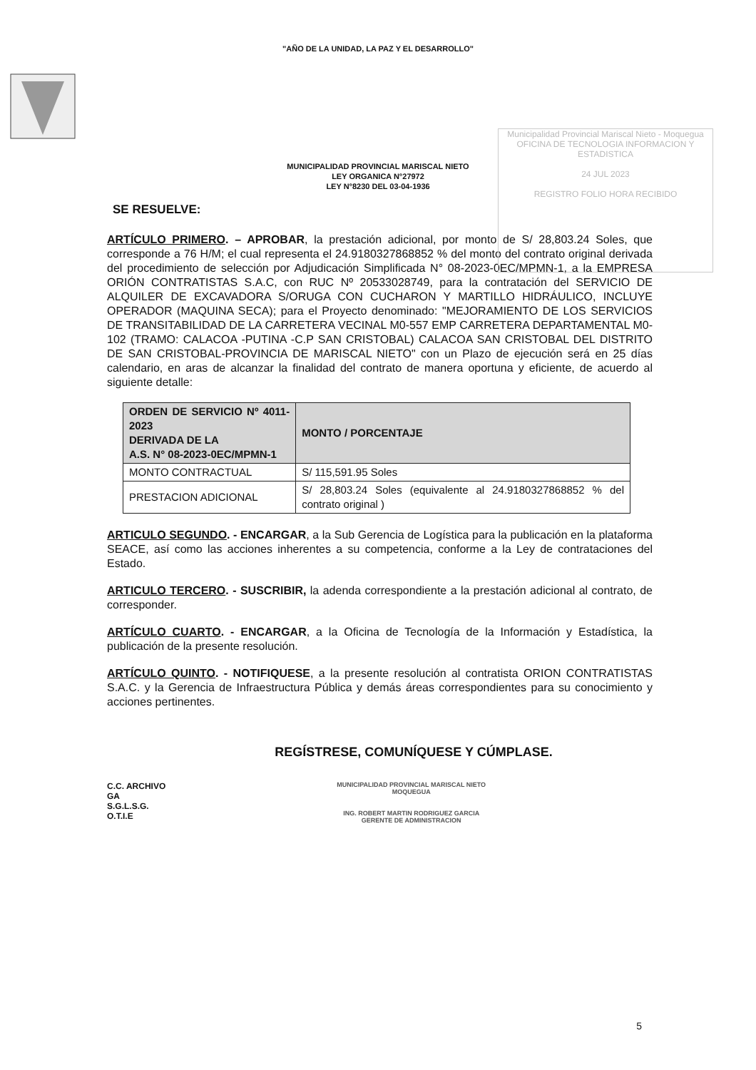"AÑO DE LA UNIDAD, LA PAZ Y EL DESARROLLO"
MUNICIPALIDAD PROVINCIAL MARISCAL NIETO
LEY ORGANICA N°27972
LEY N°8230 DEL 03-04-1936
Municipalidad Provincial Mariscal Nieto - Moquegua
OFICINA DE TECNOLOGIA INFORMACION Y ESTADISTICA
24 JUL 2023
REGISTRO FOLIO HORA RECIBIDO
SE RESUELVE:
ARTÍCULO PRIMERO. – APROBAR, la prestación adicional, por monto de S/ 28,803.24 Soles, que corresponde a 76 H/M; el cual representa el 24.9180327868852 % del monto del contrato original derivada del procedimiento de selección por Adjudicación Simplificada N° 08-2023-0EC/MPMN-1, a la EMPRESA ORIÓN CONTRATISTAS S.A.C, con RUC Nº 20533028749, para la contratación del SERVICIO DE ALQUILER DE EXCAVADORA S/ORUGA CON CUCHARON Y MARTILLO HIDRÁULICO, INCLUYE OPERADOR (MAQUINA SECA); para el Proyecto denominado: "MEJORAMIENTO DE LOS SERVICIOS DE TRANSITABILIDAD DE LA CARRETERA VECINAL M0-557 EMP CARRETERA DEPARTAMENTAL M0-102 (TRAMO: CALACOA -PUTINA -C.P SAN CRISTOBAL) CALACOA SAN CRISTOBAL DEL DISTRITO DE SAN CRISTOBAL-PROVINCIA DE MARISCAL NIETO" con un Plazo de ejecución será en 25 días calendario, en aras de alcanzar la finalidad del contrato de manera oportuna y eficiente, de acuerdo al siguiente detalle:
| ORDEN DE SERVICIO Nº 4011-2023 DERIVADA DE LA A.S. N° 08-2023-0EC/MPMN-1 | MONTO / PORCENTAJE |
| --- | --- |
| MONTO CONTRACTUAL | S/ 115,591.95 Soles |
| PRESTACION ADICIONAL | S/ 28,803.24 Soles (equivalente al 24.9180327868852 % del contrato original ) |
ARTICULO SEGUNDO. - ENCARGAR, a la Sub Gerencia de Logística para la publicación en la plataforma SEACE, así como las acciones inherentes a su competencia, conforme a la Ley de contrataciones del Estado.
ARTICULO TERCERO. - SUSCRIBIR, la adenda correspondiente a la prestación adicional al contrato, de corresponder.
ARTÍCULO CUARTO. - ENCARGAR, a la Oficina de Tecnología de la Información y Estadística, la publicación de la presente resolución.
ARTÍCULO QUINTO. - NOTIFIQUESE, a la presente resolución al contratista ORION CONTRATISTAS S.A.C. y la Gerencia de Infraestructura Pública y demás áreas correspondientes para su conocimiento y acciones pertinentes.
REGÍSTRESE, COMUNÍQUESE Y CÚMPLASE.
C.C. ARCHIVO
GA
S.G.L.S.G.
O.T.I.E
MUNICIPALIDAD PROVINCIAL MARISCAL NIETO
MOQUEGUA
ING. ROBERT MARTIN RODRIGUEZ GARCIA
GERENTE DE ADMINISTRACION
5